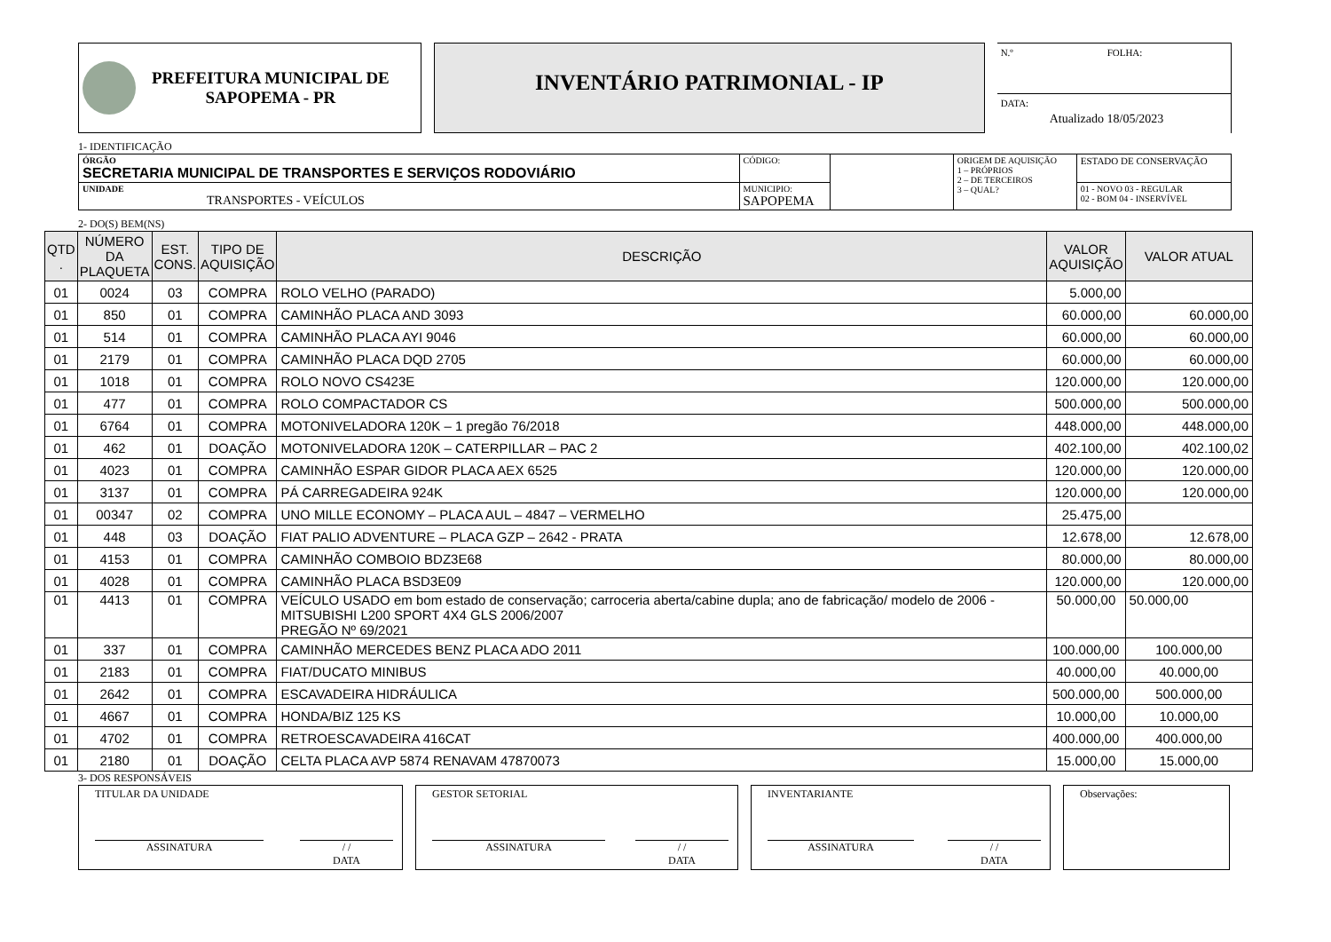PREFEITURA MUNICIPAL DE
SAPOPEMA - PR
INVENTÁRIO PATRIMONIAL - IP
N.º FOLHA:
DATA:
Atualizado 18/05/2023
1- IDENTIFICAÇÃO
| ÓRGÃO SECRETARIA MUNICIPAL DE TRANSPORTES E SERVIÇOS RODOVIÁRIO | | CÓDIGO: | | ORIGEM DE AQUISIÇÃO 1 – PRÓPRIOS 2 – DE TERCEIROS 3 – QUAL? | ESTADO DE CONSERVAÇÃO |
| UNIDADE TRANSPORTES - VEÍCULOS | MUNICIPIO: SAPOPEMA | | | | 01 - NOVO 03 - REGULAR 02 - BOM 04 - INSERVÍVEL |
2- DO(S) BEM(NS)
| QTD . | NÚMERO DA PLAQUETA | EST. CONS. | TIPO DE AQUISIÇÃO | DESCRIÇÃO | VALOR AQUISIÇÃO | VALOR ATUAL |
| --- | --- | --- | --- | --- | --- | --- |
| 01 | 0024 | 03 | COMPRA | ROLO VELHO (PARADO) | 5.000,00 | |
| 01 | 850 | 01 | COMPRA | CAMINHÃO PLACA AND 3093 | 60.000,00 | 60.000,00 |
| 01 | 514 | 01 | COMPRA | CAMINHÃO PLACA AYI 9046 | 60.000,00 | 60.000,00 |
| 01 | 2179 | 01 | COMPRA | CAMINHÃO PLACA DQD 2705 | 60.000,00 | 60.000,00 |
| 01 | 1018 | 01 | COMPRA | ROLO NOVO CS423E | 120.000,00 | 120.000,00 |
| 01 | 477 | 01 | COMPRA | ROLO COMPACTADOR CS | 500.000,00 | 500.000,00 |
| 01 | 6764 | 01 | COMPRA | MOTONIVELADORA 120K – 1 pregão 76/2018 | 448.000,00 | 448.000,00 |
| 01 | 462 | 01 | DOAÇÃO | MOTONIVELADORA 120K – CATERPILLAR – PAC 2 | 402.100,00 | 402.100,02 |
| 01 | 4023 | 01 | COMPRA | CAMINHÃO ESPAR GIDOR PLACA AEX 6525 | 120.000,00 | 120.000,00 |
| 01 | 3137 | 01 | COMPRA | PÁ CARREGADEIRA 924K | 120.000,00 | 120.000,00 |
| 01 | 00347 | 02 | COMPRA | UNO MILLE ECONOMY – PLACA AUL – 4847 – VERMELHO | 25.475,00 | |
| 01 | 448 | 03 | DOAÇÃO | FIAT PALIO ADVENTURE – PLACA GZP – 2642 - PRATA | 12.678,00 | 12.678,00 |
| 01 | 4153 | 01 | COMPRA | CAMINHÃO COMBOIO BDZ3E68 | 80.000,00 | 80.000,00 |
| 01 | 4028 | 01 | COMPRA | CAMINHÃO PLACA BSD3E09 | 120.000,00 | 120.000,00 |
| 01 | 4413 | 01 | COMPRA | VEÍCULO USADO em bom estado de conservação; carroceria aberta/cabine dupla; ano de fabricação/ modelo de 2006 - MITSUBISHI L200 SPORT 4X4 GLS 2006/2007 PREGÃO Nº 69/2021 | 50.000,00 | 50.000,00 |
| 01 | 337 | 01 | COMPRA | CAMINHÃO MERCEDES BENZ PLACA ADO 2011 | 100.000,00 | 100.000,00 |
| 01 | 2183 | 01 | COMPRA | FIAT/DUCATO MINIBUS | 40.000,00 | 40.000,00 |
| 01 | 2642 | 01 | COMPRA | ESCAVADEIRA HIDRÁULICA | 500.000,00 | 500.000,00 |
| 01 | 4667 | 01 | COMPRA | HONDA/BIZ 125 KS | 10.000,00 | 10.000,00 |
| 01 | 4702 | 01 | COMPRA | RETROESCAVADEIRA 416CAT | 400.000,00 | 400.000,00 |
| 01 | 2180 | 01 | DOAÇÃO | CELTA PLACA AVP 5874 RENAVAM 47870073 | 15.000,00 | 15.000,00 |
3- DOS RESPONSÁVEIS
TITULAR DA UNIDADE
ASSINATURA / /
DATA
GESTOR SETORIAL
ASSINATURA / /
DATA
INVENTARIANTE
ASSINATURA / /
DATA
Observações: